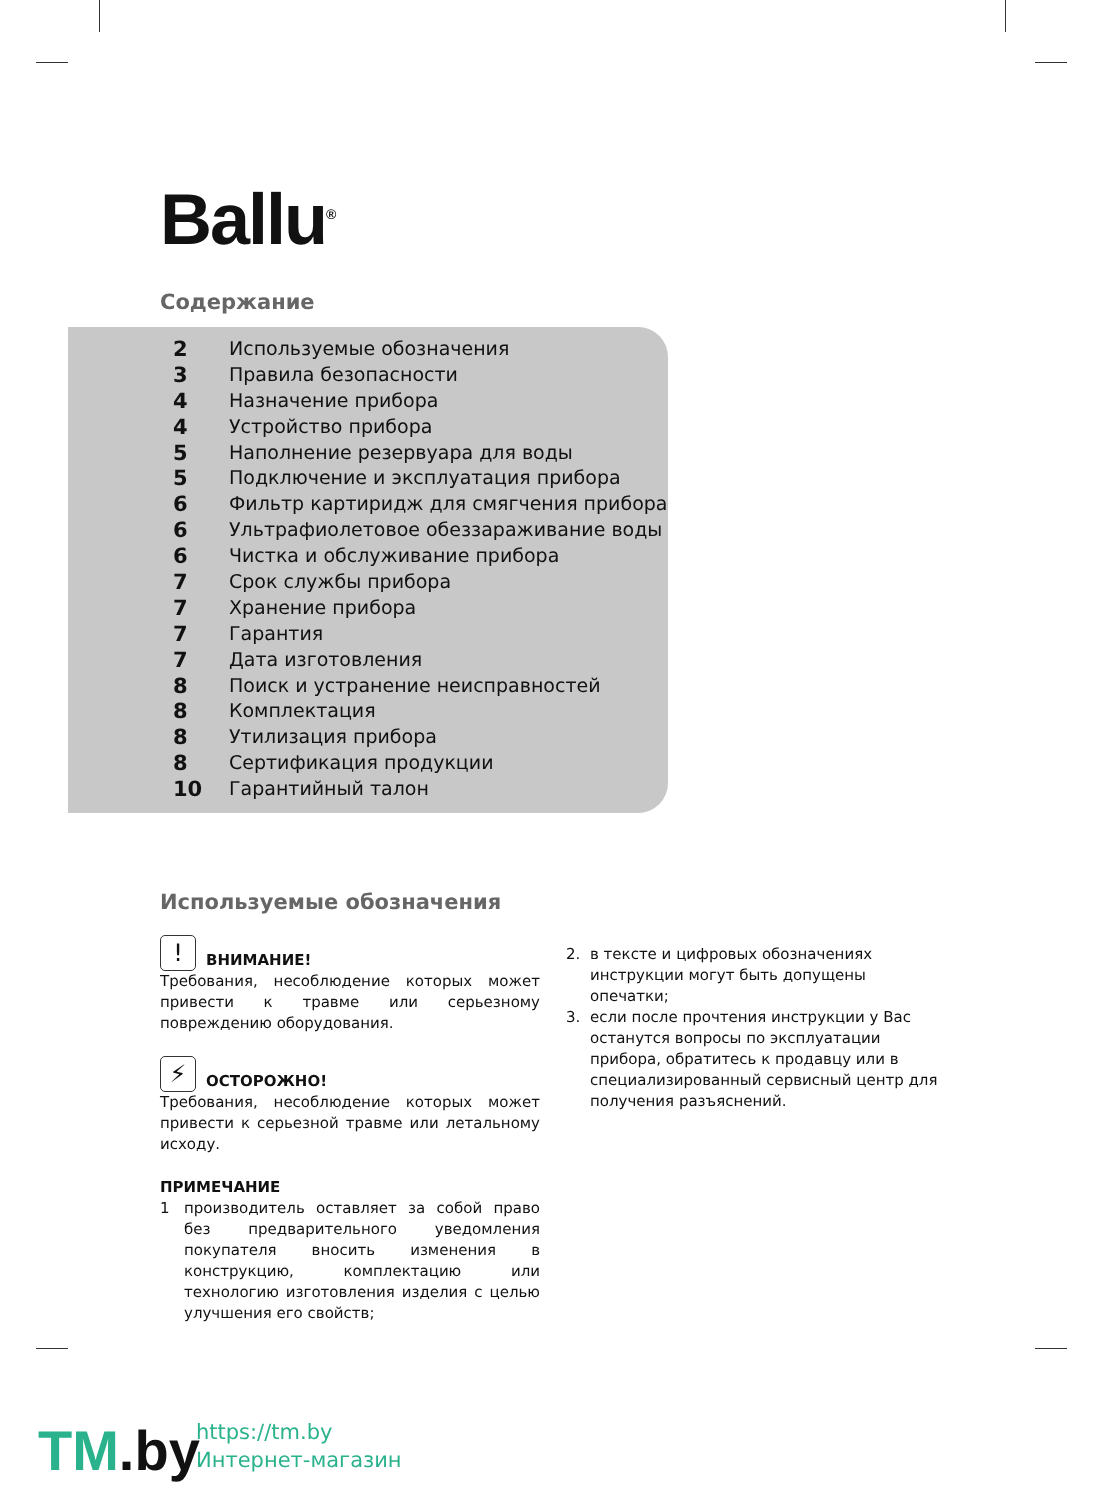Ballu<sup>®</sup>
Содержание
2 Используемые обозначения
3 Правила безопасности
4 Назначение прибора
4 Устройство прибора
5 Наполнение резервуара для воды
5 Подключение и эксплуатация прибора
6 Фильтр картиридж для смягчения прибора
6 Ультрафиолетовое обеззараживание воды
6 Чистка и обслуживание прибора
7 Срок службы прибора
7 Хранение прибора
7 Гарантия
7 Дата изготовления
8 Поиск и устранение неисправностей
8 Комплектация
8 Утилизация прибора
8 Сертификация продукции
10 Гарантийный талон
Используемые обозначения
! ВНИМАНИЕ!
Требования, несоблюдение которых может привести к травме или серьезному повреждению оборудования.
⚡ ОСТОРОЖНО!
Требования, несоблюдение которых может привести к серьезной травме или летальному исходу.
ПРИМЕЧАНИЕ
1 производитель оставляет за собой право без предварительного уведомления покупателя вносить изменения в конструкцию, комплектацию или технологию изготовления изделия с целью улучшения его свойств;
2. в тексте и цифровых обозначениях инструкции могут быть допущены опечатки;
3. если после прочтения инструкции у Вас останутся вопросы по эксплуатации прибора, обратитесь к продавцу или в специализированный сервисный центр для получения разъяснений.
TM.by
https://tm.by
Интернет-магазин